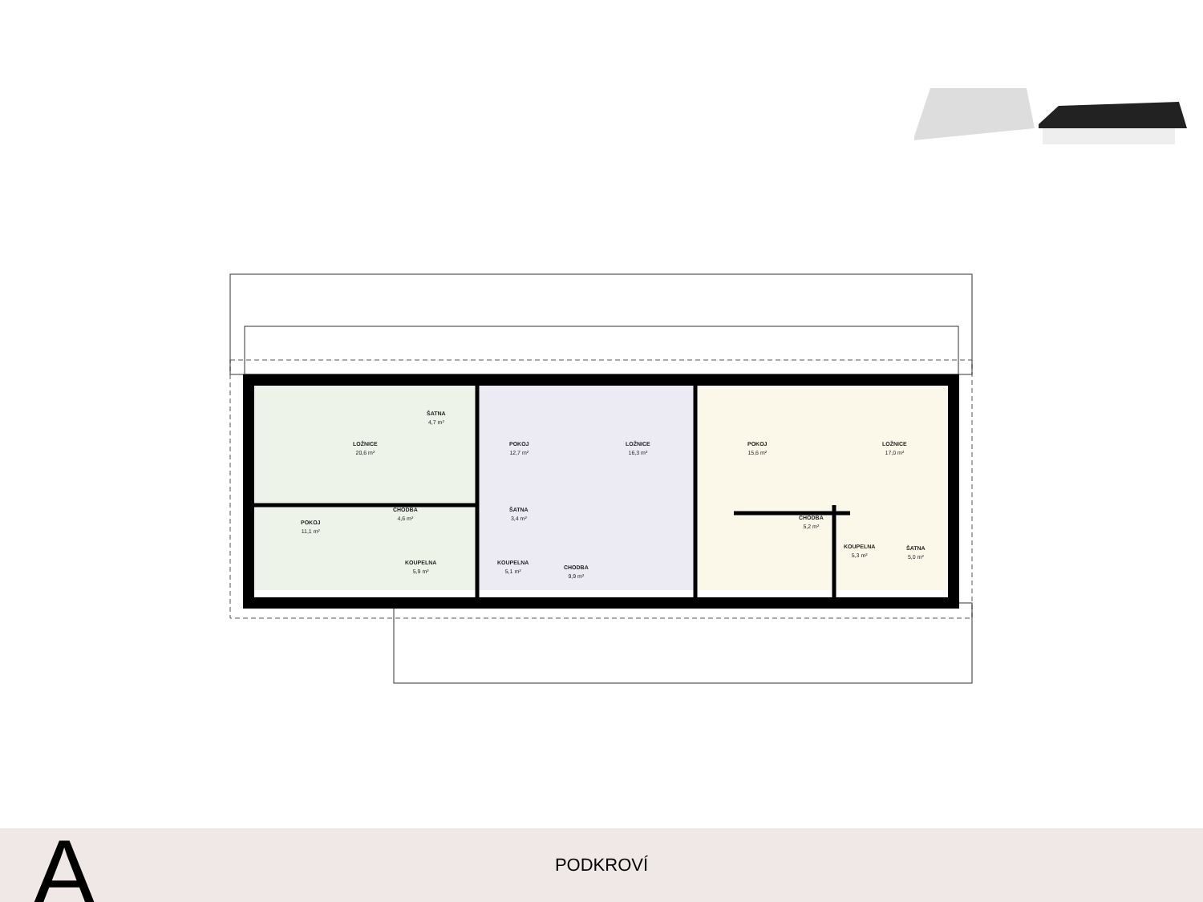LOŽNICE
20,6 m²
ŠATNA
4,7 m²
CHODBA
4,6 m²
POKOJ
11,1 m²
KOUPELNA
5,9 m²
POKOJ
12,7 m²
LOŽNICE
16,3 m²
ŠATNA
3,4 m²
KOUPELNA
5,1 m²
CHODBA
9,9 m²
POKOJ
15,6 m²
LOŽNICE
17,0 m²
CHODBA
5,2 m²
KOUPELNA
5,3 m²
ŠATNA
5,0 m²
A
PODKROVÍ